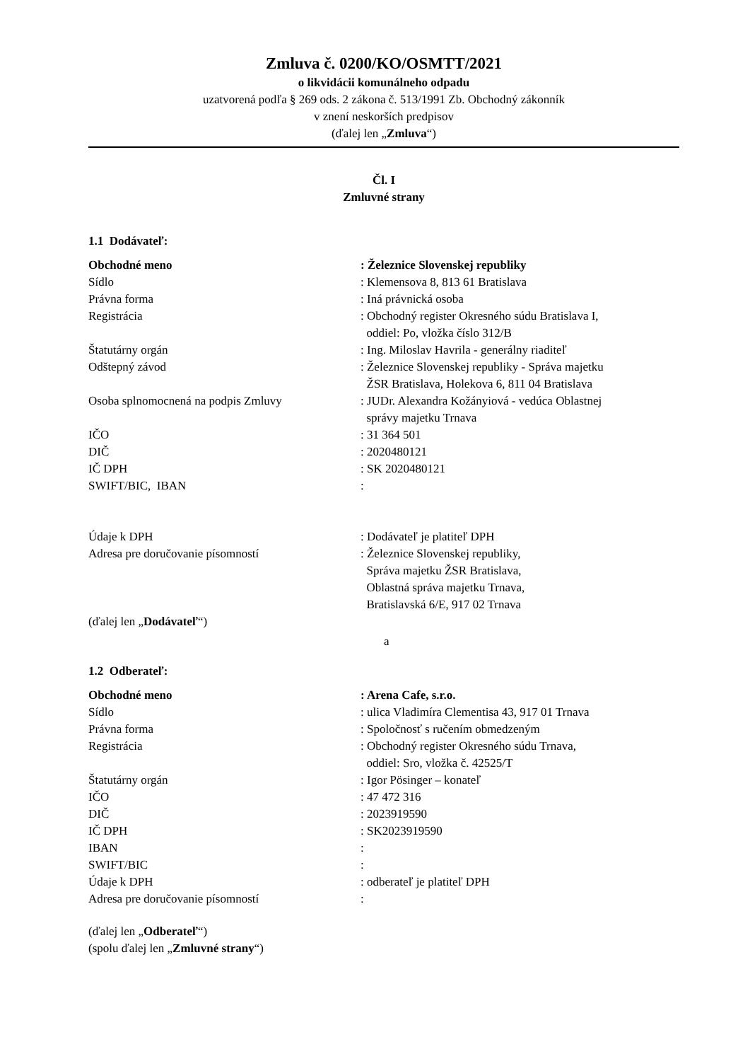Zmluva č. 0200/KO/OSMTT/2021
o likvidácii komunálneho odpadu
uzatvorená podľa § 269 ods. 2 zákona č. 513/1991 Zb. Obchodný zákonník
v znení neskorších predpisov
(ďalej len „Zmluva“)
Čl. I
Zmluvné strany
1.1 Dodávateľ:
Obchodné meno : Železnice Slovenskej republiky
Sídlo : Klemensova 8, 813 61 Bratislava
Právna forma : Iná právnická osoba
Registrácia : Obchodný register Okresného súdu Bratislava I,
oddiel: Po, vložka číslo 312/B
Štatutárny orgán : Ing. Miloslav Havrila - generálny riaditeľ
Odštepný závod : Železnice Slovenskej republiky - Správa majetku
ŽSR Bratislava, Holekova 6, 811 04 Bratislava
Osoba splnomocnená na podpis Zmluvy : JUDr. Alexandra Kožányiová - vedúca Oblastnej
správy majetku Trnava
IČO : 31 364 501
DIČ : 2020480121
IČ DPH : SK 2020480121
SWIFT/BIC, IBAN :
Údaje k DPH : Dodávateľ je platiteľ DPH
Adresa pre doručovanie písomností : Železnice Slovenskej republiky,
Správa majetku ŽSR Bratislava,
Oblastná správa majetku Trnava,
Bratislavská 6/E, 917 02 Trnava
(ďalej len „Dodávateľ“)
a
1.2 Odberateľ:
Obchodné meno : Arena Cafe, s.r.o.
Sídlo : ulica Vladimíra Clementisa 43, 917 01 Trnava
Právna forma : Spoločnosť s ručením obmedzeným
Registrácia : Obchodný register Okresného súdu Trnava,
oddiel: Sro, vložka č. 42525/T
Štatutárny orgán : Igor Pösinger – konateľ
IČO : 47 472 316
DIČ : 2023919590
IČ DPH : SK2023919590
IBAN :
SWIFT/BIC :
Údaje k DPH : odberateľ je platiteľ DPH
Adresa pre doručovanie písomností :
(ďalej len „Odberateľ“)
(spolu ďalej len „Zmluvné strany“)